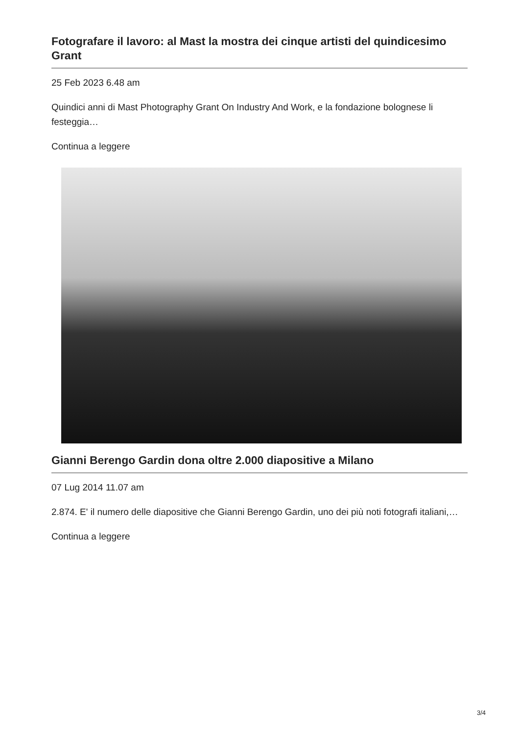Fotografare il lavoro: al Mast la mostra dei cinque artisti del quindicesimo Grant
25 Feb 2023 6.48 am
Quindici anni di Mast Photography Grant On Industry And Work, e la fondazione bolognese li festeggia…
Continua a leggere
Gianni Berengo Gardin dona oltre 2.000 diapositive a Milano
07 Lug 2014 11.07 am
2.874. E' il numero delle diapositive che Gianni Berengo Gardin, uno dei più noti fotografi italiani,…
Continua a leggere
3/4